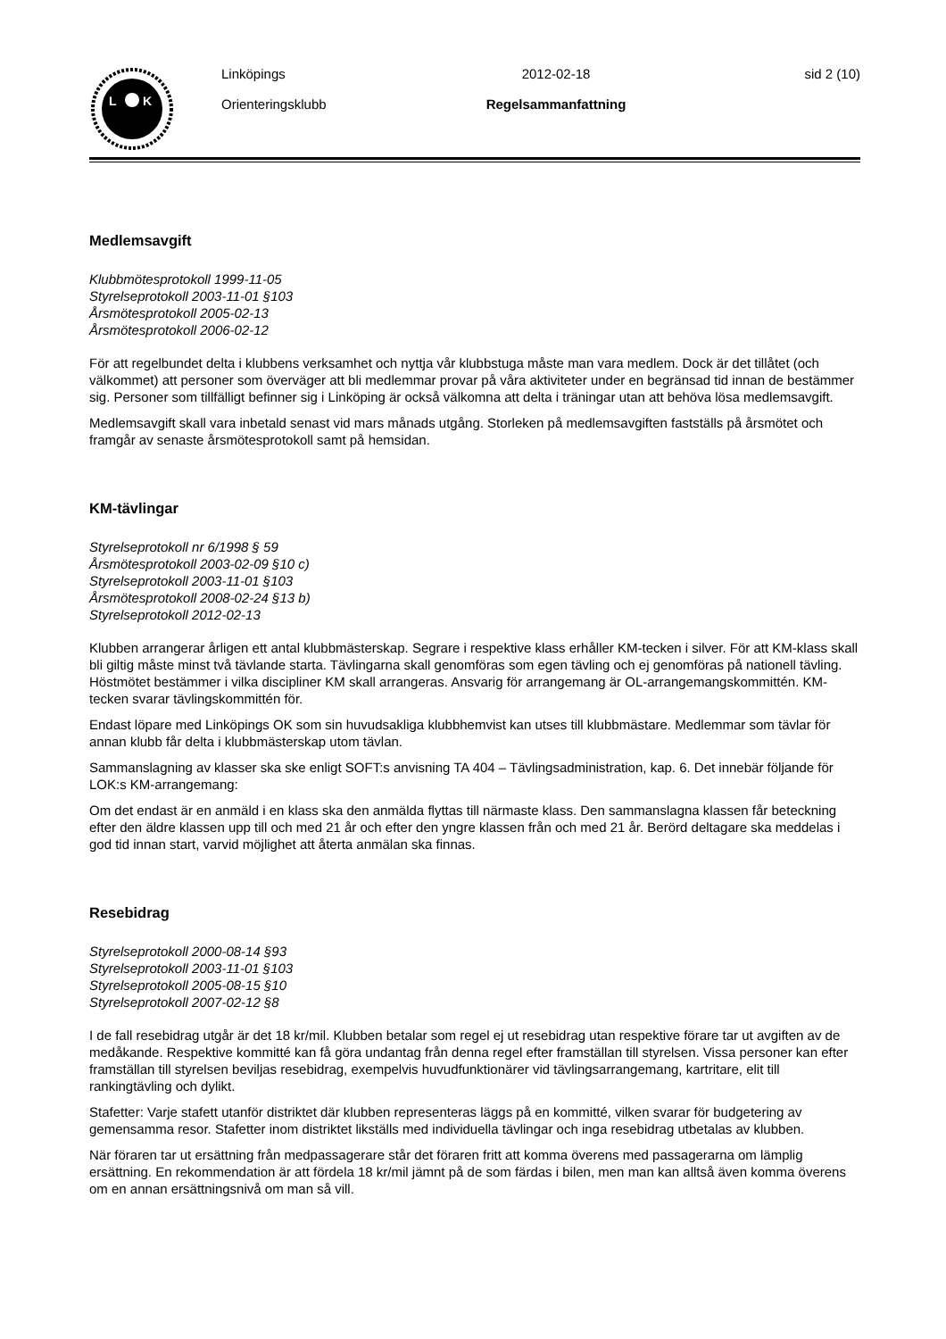L
K
Linköpings
Orienteringsklubb
2012-02-18
Regelsammanfattning
sid 2 (10)
Medlemsavgift
Klubbmötesprotokoll 1999-11-05
Styrelseprotokoll 2003-11-01 §103
Årsmötesprotokoll 2005-02-13
Årsmötesprotokoll 2006-02-12
För att regelbundet delta i klubbens verksamhet och nyttja vår klubbstuga måste man vara medlem. Dock är det tillåtet (och välkommet) att personer som överväger att bli medlemmar provar på våra aktiviteter under en begränsad tid innan de bestämmer sig. Personer som tillfälligt befinner sig i Linköping är också välkomna att delta i träningar utan att behöva lösa medlemsavgift.
Medlemsavgift skall vara inbetald senast vid mars månads utgång. Storleken på medlemsavgiften fastställs på årsmötet och framgår av senaste årsmötesprotokoll samt på hemsidan.
KM-tävlingar
Styrelseprotokoll nr 6/1998 § 59
Årsmötesprotokoll 2003-02-09 §10 c)
Styrelseprotokoll 2003-11-01 §103
Årsmötesprotokoll 2008-02-24 §13 b)
Styrelseprotokoll 2012-02-13
Klubben arrangerar årligen ett antal klubbmästerskap. Segrare i respektive klass erhåller KM-tecken i silver. För att KM-klass skall bli giltig måste minst två tävlande starta. Tävlingarna skall genomföras som egen tävling och ej genomföras på nationell tävling. Höstmötet bestämmer i vilka discipliner KM skall arrangeras. Ansvarig för arrangemang är OL-arrangemangskommittén. KM-tecken svarar tävlingskommittén för.
Endast löpare med Linköpings OK som sin huvudsakliga klubbhemvist kan utses till klubbmästare. Medlemmar som tävlar för annan klubb får delta i klubbmästerskap utom tävlan.
Sammanslagning av klasser ska ske enligt SOFT:s anvisning TA 404 – Tävlingsadministration, kap. 6. Det innebär följande för LOK:s KM-arrangemang:
Om det endast är en anmäld i en klass ska den anmälda flyttas till närmaste klass. Den sammanslagna klassen får beteckning efter den äldre klassen upp till och med 21 år och efter den yngre klassen från och med 21 år. Berörd deltagare ska meddelas i god tid innan start, varvid möjlighet att återta anmälan ska finnas.
Resebidrag
Styrelseprotokoll 2000-08-14 §93
Styrelseprotokoll 2003-11-01 §103
Styrelseprotokoll 2005-08-15 §10
Styrelseprotokoll 2007-02-12 §8
I de fall resebidrag utgår är det 18 kr/mil. Klubben betalar som regel ej ut resebidrag utan respektive förare tar ut avgiften av de medåkande. Respektive kommitté kan få göra undantag från denna regel efter framställan till styrelsen. Vissa personer kan efter framställan till styrelsen beviljas resebidrag, exempelvis huvudfunktionärer vid tävlingsarrangemang, kartritare, elit till rankingtävling och dylikt.
Stafetter: Varje stafett utanför distriktet där klubben representeras läggs på en kommitté, vilken svarar för budgetering av gemensamma resor. Stafetter inom distriktet likställs med individuella tävlingar och inga resebidrag utbetalas av klubben.
När föraren tar ut ersättning från medpassagerare står det föraren fritt att komma överens med passagerarna om lämplig ersättning. En rekommendation är att fördela 18 kr/mil jämnt på de som färdas i bilen, men man kan alltså även komma överens om en annan ersättningsnivå om man så vill.